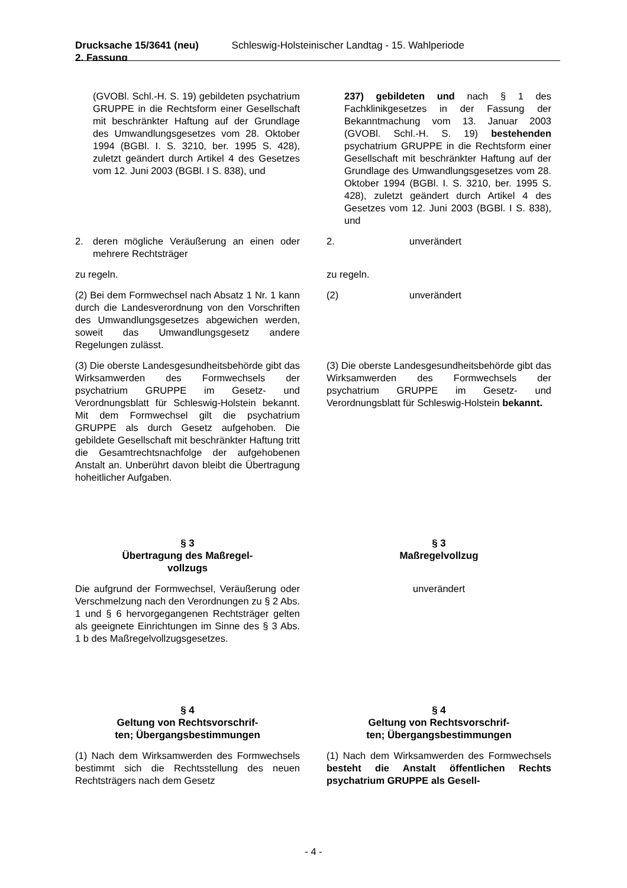Drucksache 15/3641 (neu)
2. Fassung Schleswig-Holsteinischer Landtag - 15. Wahlperiode
(GVOBl. Schl.-H. S. 19) gebildeten psychatrium GRUPPE in die Rechtsform einer Gesellschaft mit beschränkter Haftung auf der Grundlage des Umwandlungsgesetzes vom 28. Oktober 1994 (BGBl. I. S. 3210, ber. 1995 S. 428), zuletzt geändert durch Artikel 4 des Gesetzes vom 12. Juni 2003 (BGBl. I S. 838), und
237) gebildeten und nach § 1 des Fachklinikgesetzes in der Fassung der Bekanntmachung vom 13. Januar 2003 (GVOBl. Schl.-H. S. 19) bestehenden psychatrium GRUPPE in die Rechtsform einer Gesellschaft mit beschränkter Haftung auf der Grundlage des Umwandlungsgesetzes vom 28. Oktober 1994 (BGBl. I. S. 3210, ber. 1995 S. 428), zuletzt geändert durch Artikel 4 des Gesetzes vom 12. Juni 2003 (BGBl. I S. 838), und
2. deren mögliche Veräußerung an einen oder mehrere Rechtsträger
2. unverändert
zu regeln. zu regeln.
(2) Bei dem Formwechsel nach Absatz 1 Nr. 1 kann durch die Landesverordnung von den Vorschriften des Umwandlungsgesetzes abgewichen werden, soweit das Umwandlungsgesetz andere Regelungen zulässt.
(2) unverändert
(3) Die oberste Landesgesundheitsbehörde gibt das Wirksamwerden des Formwechsels der psychatrium GRUPPE im Gesetz- und Verordnungsblatt für Schleswig-Holstein bekannt. Mit dem Formwechsel gilt die psychatrium GRUPPE als durch Gesetz aufgehoben. Die gebildete Gesellschaft mit beschränkter Haftung tritt die Gesamtrechtsnachfolge der aufgehobenen Anstalt an. Unberührt davon bleibt die Übertragung hoheitlicher Aufgaben.
(3) Die oberste Landesgesundheitsbehörde gibt das Wirksamwerden des Formwechsels der psychatrium GRUPPE im Gesetz- und Verordnungsblatt für Schleswig-Holstein bekannt.
§ 3
Übertragung des Maßregel-
vollzugs
§ 3
Maßregelvollzug
Die aufgrund der Formwechsel, Veräußerung oder Verschmelzung nach den Verordnungen zu § 2 Abs. 1 und § 6 hervorgegangenen Rechtsträger gelten als geeignete Einrichtungen im Sinne des § 3 Abs. 1 b des Maßregelvollzugsgesetzes.
unverändert
§ 4
Geltung von Rechtsvorschrif-
ten; Übergangsbestimmungen
§ 4
Geltung von Rechtsvorschrif-
ten; Übergangsbestimmungen
(1) Nach dem Wirksamwerden des Formwechsels bestimmt sich die Rechtsstellung des neuen Rechtsträgers nach dem Gesetz
(1) Nach dem Wirksamwerden des Formwechsels besteht die Anstalt öffentlichen Rechts psychatrium GRUPPE als Gesell-
- 4 -